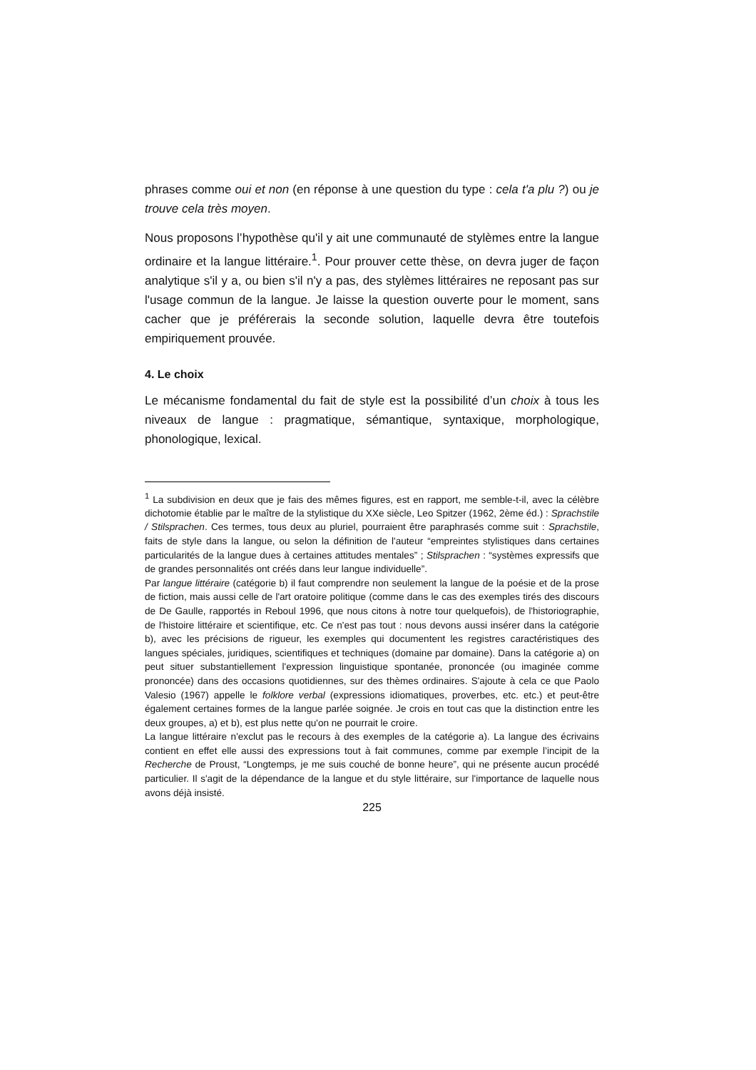phrases comme oui et non (en réponse à une question du type : cela t'a plu ?) ou je trouve cela très moyen.
Nous proposons l’hypothèse qu'il y ait une communauté de stylèmes entre la langue ordinaire et la langue littéraire.<sup>1</sup>. Pour prouver cette thèse, on devra juger de façon analytique s'il y a, ou bien s'il n'y a pas, des stylèmes littéraires ne reposant pas sur l'usage commun de la langue. Je laisse la question ouverte pour le moment, sans cacher que je préférerais la seconde solution, laquelle devra être toutefois empiriquement prouvée.
4. Le choix
Le mécanisme fondamental du fait de style est la possibilité d’un choix à tous les niveaux de langue : pragmatique, sémantique, syntaxique, morphologique, phonologique, lexical.
<sup>1</sup> La subdivision en deux que je fais des mêmes figures, est en rapport, me semble-t-il, avec la célèbre dichotomie établie par le maître de la stylistique du XXe siècle, Leo Spitzer (1962, 2ème éd.) : Sprachstile / Stilsprachen. Ces termes, tous deux au pluriel, pourraient être paraphrasés comme suit : Sprachstile, faits de style dans la langue, ou selon la définition de l'auteur “empreintes stylistiques dans certaines particularités de la langue dues à certaines attitudes mentales” ; Stilsprachen : “systèmes expressifs que de grandes personnalités ont créés dans leur langue individuelle”.
Par langue littéraire (catégorie b) il faut comprendre non seulement la langue de la poésie et de la prose de fiction, mais aussi celle de l'art oratoire politique (comme dans le cas des exemples tirés des discours de De Gaulle, rapportés in Reboul 1996, que nous citons à notre tour quelquefois), de l'historiographie, de l'histoire littéraire et scientifique, etc. Ce n'est pas tout : nous devons aussi insérer dans la catégorie b), avec les précisions de rigueur, les exemples qui documentent les registres caractéristiques des langues spéciales, juridiques, scientifiques et techniques (domaine par domaine). Dans la catégorie a) on peut situer substantiellement l'expression linguistique spontanée, prononcée (ou imaginée comme prononcée) dans des occasions quotidiennes, sur des thèmes ordinaires. S'ajoute à cela ce que Paolo Valesio (1967) appelle le folklore verbal (expressions idiomatiques, proverbes, etc. etc.) et peut-être également certaines formes de la langue parlée soignée. Je crois en tout cas que la distinction entre les deux groupes, a) et b), est plus nette qu'on ne pourrait le croire.
La langue littéraire n'exclut pas le recours à des exemples de la catégorie a). La langue des écrivains contient en effet elle aussi des expressions tout à fait communes, comme par exemple l’incipit de la Recherche de Proust, “Longtemps, je me suis couché de bonne heure”, qui ne présente aucun procédé particulier. Il s'agit de la dépendance de la langue et du style littéraire, sur l'importance de laquelle nous avons déjà insisté.
225